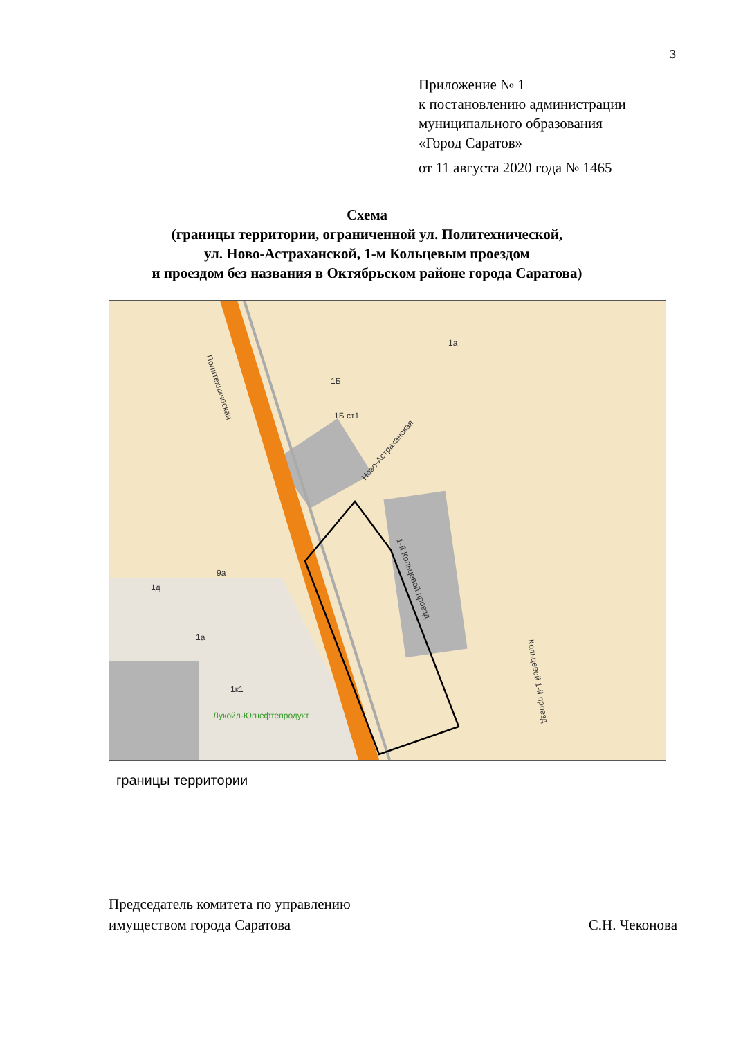3
Приложение № 1
к постановлению администрации
муниципального образования
«Город Саратов»
от 11 августа 2020 года № 1465
Схема
(границы территории, ограниченной ул. Политехнической,
ул. Ново-Астраханской, 1-м Кольцевым проездом
и проездом без названия в Октябрьском районе города Саратова)
Политехническая
Ново-Астраханская
1-й Кольцевой проезд
Кольцевой 1-й проезд
9а
1д
1а
1к1
1Б ст1
1Б
1а
Лукойл-Югнефтепродукт
границы территории
Председатель комитета по управлению
имуществом города Саратова
С.Н. Чеконова